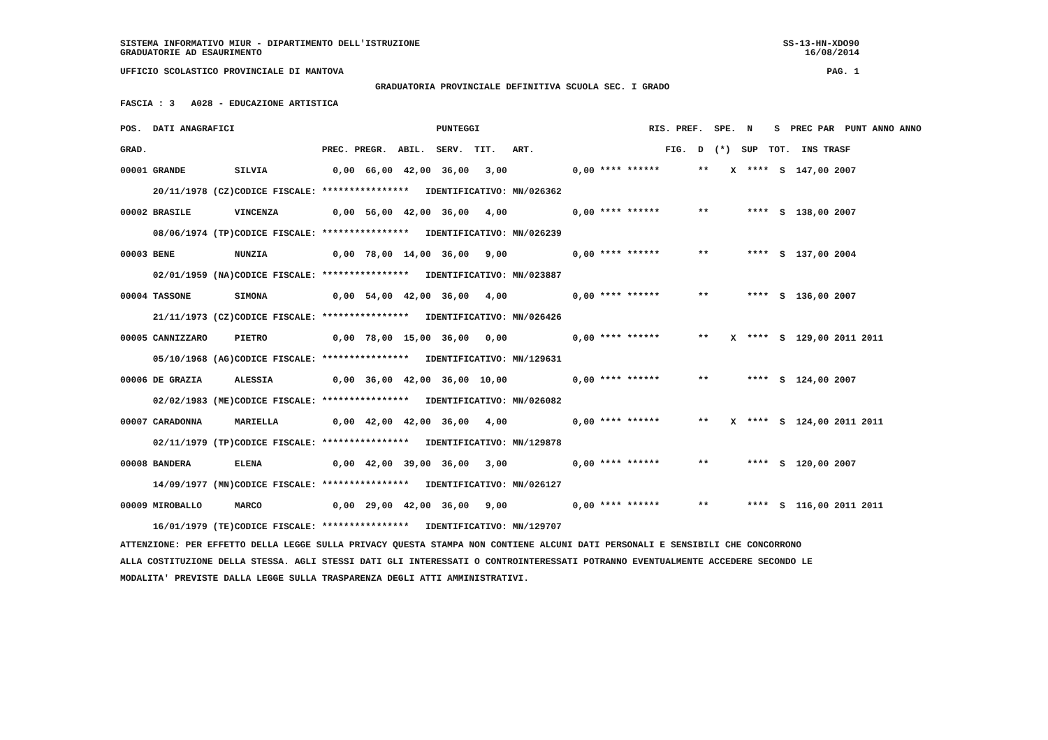SISTEMA INFORMATIVO MIUR - DIPARTIMENTO DELL'ISTRUZIONE SS-13-HN-XDO90
GRADUATORIE AD ESAURIMENTO 16/08/2014
UFFICIO SCOLASTICO PROVINCIALE DI MANTOVA PAG. 1
GRADUATORIA PROVINCIALE DEFINITIVA SCUOLA SEC. I GRADO
FASCIA : 3 A028 - EDUCAZIONE ARTISTICA
| POS. DATI ANAGRAFICI | | PUNTEGGI | RIS. PREF. SPE. N S PREC PAR PUNT ANNO ANNO |
| --- | --- | --- | --- |
| GRAD. | | PREC. PREGR. ABIL. SERV. TIT. ART. | FIG. D (*) SUP TOT. INS TRASF |
| 00001 GRANDE | SILVIA | 0,00 66,00 42,00 36,00 3,00 | 0,00 **** ****** ** X **** S 147,00 2007 |
| 20/11/1978 (CZ) | CODICE FISCALE: | **************** IDENTIFICATIVO: MN/026362 | |
| 00002 BRASILE | VINCENZA | 0,00 56,00 42,00 36,00 4,00 | 0,00 **** ****** ** **** S 138,00 2007 |
| 08/06/1974 (TP) | CODICE FISCALE: | **************** IDENTIFICATIVO: MN/026239 | |
| 00003 BENE | NUNZIA | 0,00 78,00 14,00 36,00 9,00 | 0,00 **** ****** ** **** S 137,00 2004 |
| 02/01/1959 (NA) | CODICE FISCALE: | **************** IDENTIFICATIVO: MN/023887 | |
| 00004 TASSONE | SIMONA | 0,00 54,00 42,00 36,00 4,00 | 0,00 **** ****** ** **** S 136,00 2007 |
| 21/11/1973 (CZ) | CODICE FISCALE: | **************** IDENTIFICATIVO: MN/026426 | |
| 00005 CANNIZZARO | PIETRO | 0,00 78,00 15,00 36,00 0,00 | 0,00 **** ****** ** X **** S 129,00 2011 2011 |
| 05/10/1968 (AG) | CODICE FISCALE: | **************** IDENTIFICATIVO: MN/129631 | |
| 00006 DE GRAZIA | ALESSIA | 0,00 36,00 42,00 36,00 10,00 | 0,00 **** ****** ** **** S 124,00 2007 |
| 02/02/1983 (ME) | CODICE FISCALE: | **************** IDENTIFICATIVO: MN/026082 | |
| 00007 CARADONNA | MARIELLA | 0,00 42,00 42,00 36,00 4,00 | 0,00 **** ****** ** X **** S 124,00 2011 2011 |
| 02/11/1979 (TP) | CODICE FISCALE: | **************** IDENTIFICATIVO: MN/129878 | |
| 00008 BANDERA | ELENA | 0,00 42,00 39,00 36,00 3,00 | 0,00 **** ****** ** **** S 120,00 2007 |
| 14/09/1977 (MN) | CODICE FISCALE: | **************** IDENTIFICATIVO: MN/026127 | |
| 00009 MIROBALLO | MARCO | 0,00 29,00 42,00 36,00 9,00 | 0,00 **** ****** ** **** S 116,00 2011 2011 |
| 16/01/1979 (TE) | CODICE FISCALE: | **************** IDENTIFICATIVO: MN/129707 | |
ATTENZIONE: PER EFFETTO DELLA LEGGE SULLA PRIVACY QUESTA STAMPA NON CONTIENE ALCUNI DATI PERSONALI E SENSIBILI CHE CONCORRONO
ALLA COSTITUZIONE DELLA STESSA. AGLI STESSI DATI GLI INTERESSATI O CONTROINTERESSATI POTRANNO EVENTUALMENTE ACCEDERE SECONDO LE
MODALITA' PREVISTE DALLA LEGGE SULLA TRASPARENZA DEGLI ATTI AMMINISTRATIVI.